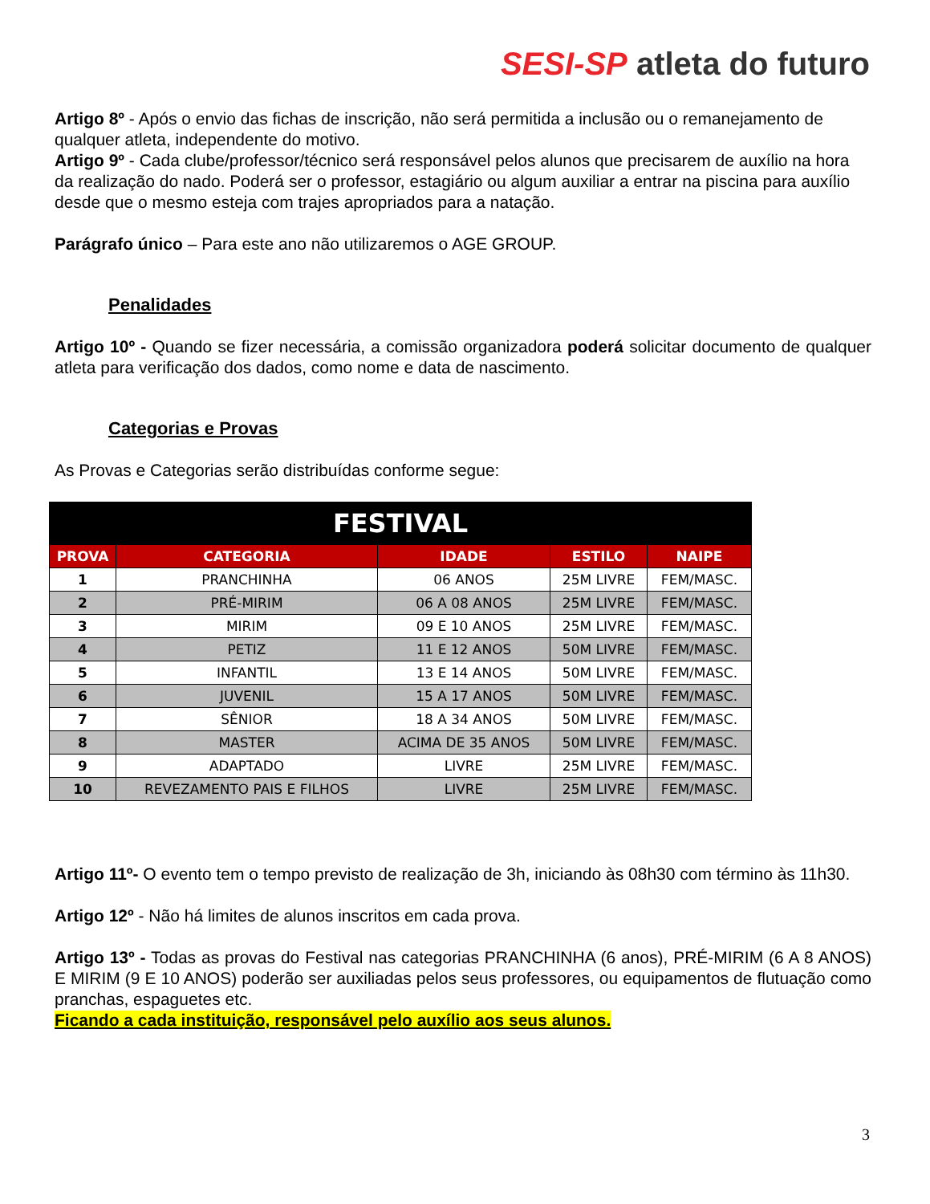SESI-SP atleta do futuro
Artigo 8º - Após o envio das fichas de inscrição, não será permitida a inclusão ou o remanejamento de qualquer atleta, independente do motivo.
Artigo 9º - Cada clube/professor/técnico será responsável pelos alunos que precisarem de auxílio na hora da realização do nado. Poderá ser o professor, estagiário ou algum auxiliar a entrar na piscina para auxílio desde que o mesmo esteja com trajes apropriados para a natação.
Parágrafo único – Para este ano não utilizaremos o AGE GROUP.
Penalidades
Artigo 10º - Quando se fizer necessária, a comissão organizadora poderá solicitar documento de qualquer atleta para verificação dos dados, como nome e data de nascimento.
Categorias e Provas
As Provas e Categorias serão distribuídas conforme segue:
| FESTIVAL | | | | |
| --- | --- | --- | --- | --- |
| PROVA | CATEGORIA | IDADE | ESTILO | NAIPE |
| 1 | PRANCHINHA | 06 ANOS | 25M LIVRE | FEM/MASC. |
| 2 | PRÉ-MIRIM | 06 A 08 ANOS | 25M LIVRE | FEM/MASC. |
| 3 | MIRIM | 09 E 10 ANOS | 25M LIVRE | FEM/MASC. |
| 4 | PETIZ | 11 E 12 ANOS | 50M LIVRE | FEM/MASC. |
| 5 | INFANTIL | 13 E 14 ANOS | 50M LIVRE | FEM/MASC. |
| 6 | JUVENIL | 15 A 17 ANOS | 50M LIVRE | FEM/MASC. |
| 7 | SÊNIOR | 18 A 34 ANOS | 50M LIVRE | FEM/MASC. |
| 8 | MASTER | ACIMA DE 35 ANOS | 50M LIVRE | FEM/MASC. |
| 9 | ADAPTADO | LIVRE | 25M LIVRE | FEM/MASC. |
| 10 | REVEZAMENTO PAIS E FILHOS | LIVRE | 25M LIVRE | FEM/MASC. |
Artigo 11º- O evento tem o tempo previsto de realização de 3h, iniciando às 08h30 com término às 11h30.
Artigo 12º - Não há limites de alunos inscritos em cada prova.
Artigo 13º - Todas as provas do Festival nas categorias PRANCHINHA (6 anos), PRÉ-MIRIM (6 A 8 ANOS) E MIRIM (9 E 10 ANOS) poderão ser auxiliadas pelos seus professores, ou equipamentos de flutuação como pranchas, espaguetes etc.
Ficando a cada instituição, responsável pelo auxílio aos seus alunos.
3